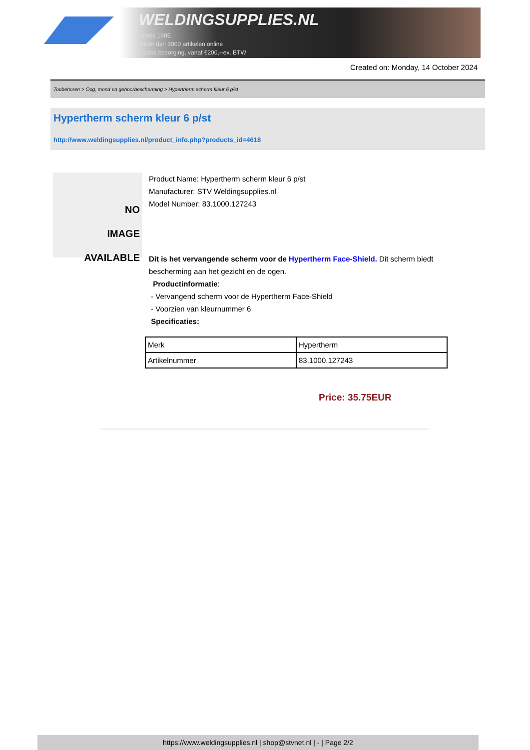WELDINGSUPPLIES.NL
- Sinds 1985
- Méér dan 3000 artikelen online
- Gratis bezorging, vanaf €200,--ex. BTW
Created on: Monday, 14 October 2024
Toebehoren > Oog, mond en gehoorbescherming > Hypertherm scherm kleur 6 p/st
Hypertherm scherm kleur 6 p/st
http://www.weldingsupplies.nl/product_info.php?products_id=4618
NO
IMAGE
AVAILABLE
Product Name: Hypertherm scherm kleur 6 p/st
Manufacturer: STV Weldingsupplies.nl
Model Number: 83.1000.127243
Dit is het vervangende scherm voor de Hypertherm Face-Shield. Dit scherm biedt bescherming aan het gezicht en de ogen.
Productinformatie:
- Vervangend scherm voor de Hypertherm Face-Shield
- Voorzien van kleurnummer 6
Specificaties:
| Merk | Hypertherm |
| Artikelnummer | 83.1000.127243 |
Price: 35.75EUR
https://www.weldingsupplies.nl | shop@stvnet.nl | - | Page 2/2